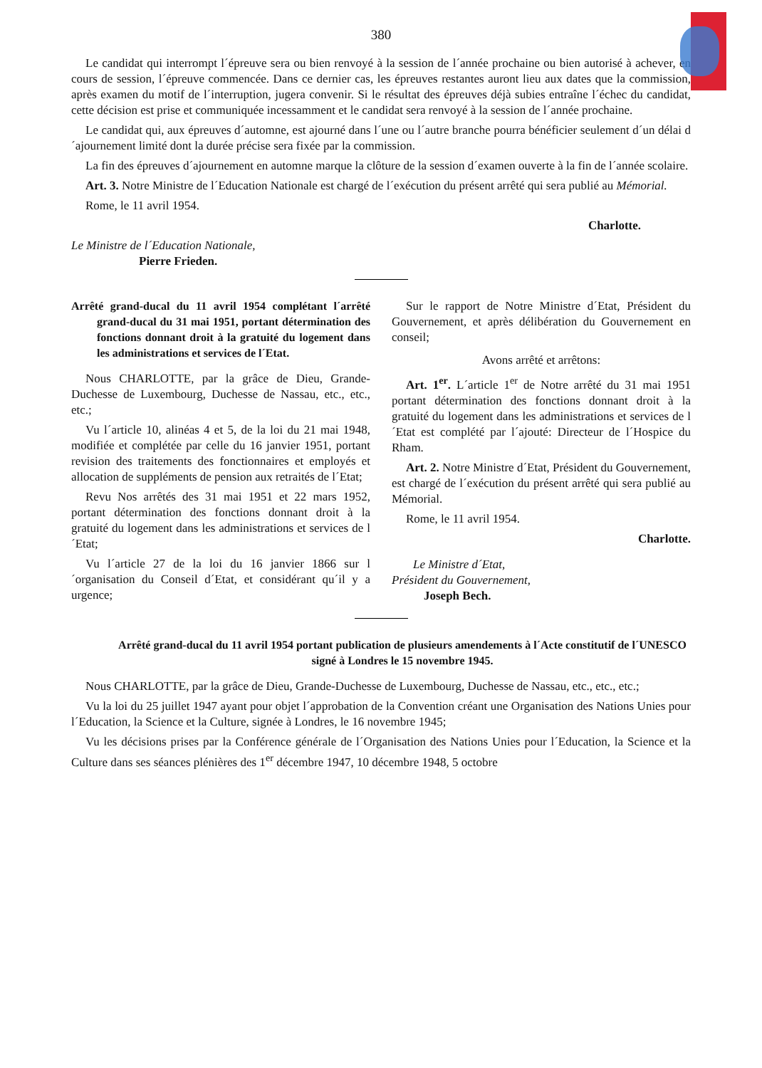380
Le candidat qui interrompt l´épreuve sera ou bien renvoyé à la session de l´année prochaine ou bien autorisé à achever, en cours de session, l´épreuve commencée. Dans ce dernier cas, les épreuves restantes auront lieu aux dates que la commission, après examen du motif de l´interruption, jugera convenir. Si le résultat des épreuves déjà subies entraîne l´échec du candidat, cette décision est prise et communiquée incessamment et le candidat sera renvoyé à la session de l´année prochaine.
Le candidat qui, aux épreuves d´automne, est ajourné dans l´une ou l´autre branche pourra bénéficier seulement d´un délai d´ajournement limité dont la durée précise sera fixée par la commission.
La fin des épreuves d´ajournement en automne marque la clôture de la session d´examen ouverte à la fin de l´année scolaire.
Art. 3. Notre Ministre de l´Education Nationale est chargé de l´exécution du présent arrêté qui sera publié au Mémorial.
Rome, le 11 avril 1954.
Charlotte.
Le Ministre de l´Education Nationale,
Pierre Frieden.
Arrêté grand-ducal du 11 avril 1954 complétant l´arrêté grand-ducal du 31 mai 1951, portant détermination des fonctions donnant droit à la gratuité du logement dans les administrations et services de l´Etat.
Nous CHARLOTTE, par la grâce de Dieu, Grande-Duchesse de Luxembourg, Duchesse de Nassau, etc., etc., etc.;
Vu l´article 10, alinéas 4 et 5, de la loi du 21 mai 1948, modifiée et complétée par celle du 16 janvier 1951, portant revision des traitements des fonctionnaires et employés et allocation de suppléments de pension aux retraités de l´Etat;
Revu Nos arrêtés des 31 mai 1951 et 22 mars 1952, portant détermination des fonctions donnant droit à la gratuité du logement dans les administrations et services de l´Etat;
Vu l´article 27 de la loi du 16 janvier 1866 sur l´organisation du Conseil d´Etat, et considérant qu´il y a urgence;
Sur le rapport de Notre Ministre d´Etat, Président du Gouvernement, et après délibération du Gouvernement en conseil;
Avons arrêté et arrêtons:
Art. 1<sup>er</sup>. L´article 1<sup>er</sup> de Notre arrêté du 31 mai 1951 portant détermination des fonctions donnant droit à la gratuité du logement dans les administrations et services de l´Etat est complété par l´ajouté: Directeur de l´Hospice du Rham.
Art. 2. Notre Ministre d´Etat, Président du Gouvernement, est chargé de l´exécution du présent arrêté qui sera publié au Mémorial.
Rome, le 11 avril 1954.
Charlotte.
Le Ministre d´Etat,
Président du Gouvernement,
Joseph Bech.
Arrêté grand-ducal du 11 avril 1954 portant publication de plusieurs amendements à l´Acte constitutif de l´UNESCO signé à Londres le 15 novembre 1945.
Nous CHARLOTTE, par la grâce de Dieu, Grande-Duchesse de Luxembourg, Duchesse de Nassau, etc., etc., etc.;
Vu la loi du 25 juillet 1947 ayant pour objet l´approbation de la Convention créant une Organisation des Nations Unies pour l´Education, la Science et la Culture, signée à Londres, le 16 novembre 1945;
Vu les décisions prises par la Conférence générale de l´Organisation des Nations Unies pour l´Education, la Science et la Culture dans ses séances plénières des 1<sup>er</sup> décembre 1947, 10 décembre 1948, 5 octobre